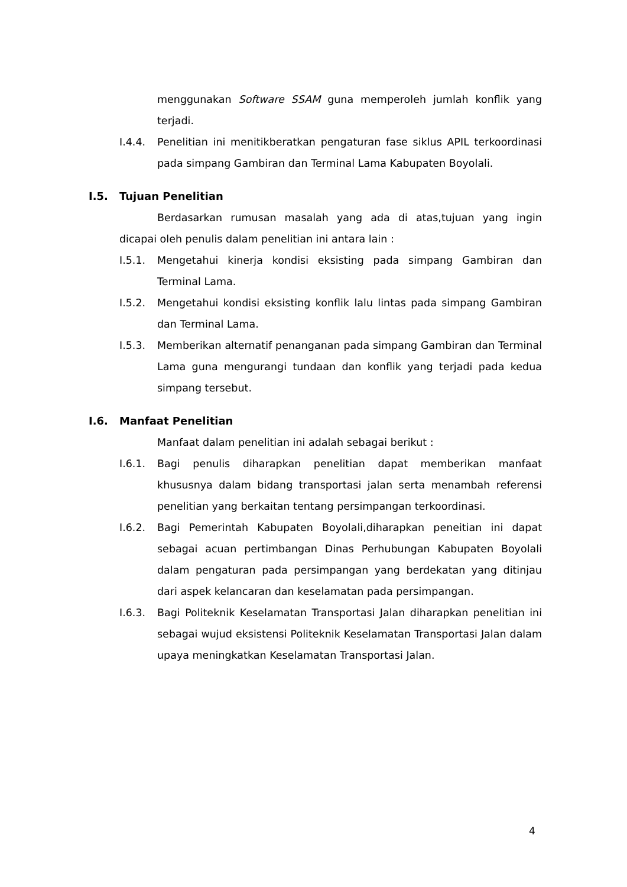menggunakan Software SSAM guna memperoleh jumlah konflik yang terjadi.
I.4.4. Penelitian ini menitikberatkan pengaturan fase siklus APIL terkoordinasi pada simpang Gambiran dan Terminal Lama Kabupaten Boyolali.
I.5. Tujuan Penelitian
Berdasarkan rumusan masalah yang ada di atas,tujuan yang ingin dicapai oleh penulis dalam penelitian ini antara lain :
I.5.1. Mengetahui kinerja kondisi eksisting pada simpang Gambiran dan Terminal Lama.
I.5.2. Mengetahui kondisi eksisting konflik lalu lintas pada simpang Gambiran dan Terminal Lama.
I.5.3. Memberikan alternatif penanganan pada simpang Gambiran dan Terminal Lama guna mengurangi tundaan dan konflik yang terjadi pada kedua simpang tersebut.
I.6. Manfaat Penelitian
Manfaat dalam penelitian ini adalah sebagai berikut :
I.6.1. Bagi penulis diharapkan penelitian dapat memberikan manfaat khususnya dalam bidang transportasi jalan serta menambah referensi penelitian yang berkaitan tentang persimpangan terkoordinasi.
I.6.2. Bagi Pemerintah Kabupaten Boyolali,diharapkan peneitian ini dapat sebagai acuan pertimbangan Dinas Perhubungan Kabupaten Boyolali dalam pengaturan pada persimpangan yang berdekatan yang ditinjau dari aspek kelancaran dan keselamatan pada persimpangan.
I.6.3. Bagi Politeknik Keselamatan Transportasi Jalan diharapkan penelitian ini sebagai wujud eksistensi Politeknik Keselamatan Transportasi Jalan dalam upaya meningkatkan Keselamatan Transportasi Jalan.
4